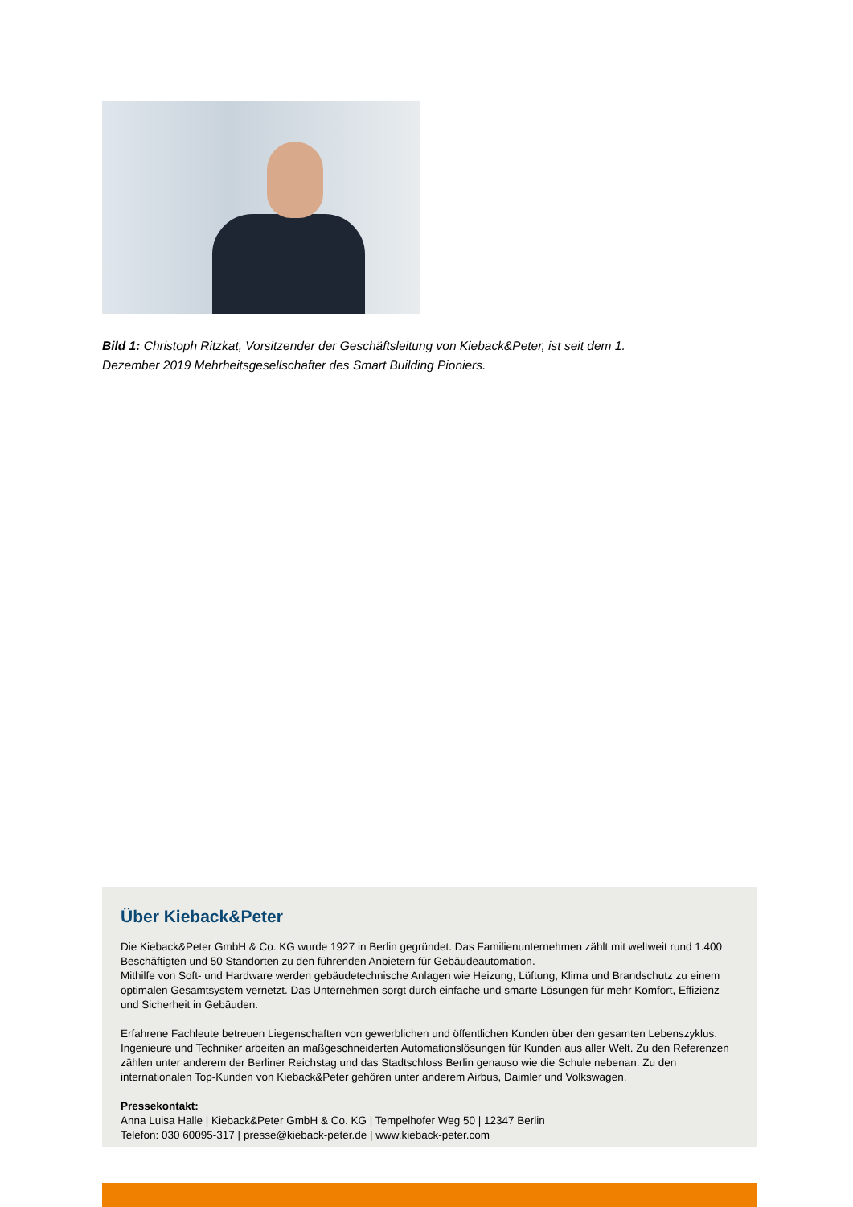Bild 1: Christoph Ritzkat, Vorsitzender der Geschäftsleitung von Kieback&Peter, ist seit dem 1. Dezember 2019 Mehrheitsgesellschafter des Smart Building Pioniers.
Über Kieback&Peter
Die Kieback&Peter GmbH & Co. KG wurde 1927 in Berlin gegründet. Das Familienunternehmen zählt mit weltweit rund 1.400 Beschäftigten und 50 Standorten zu den führenden Anbietern für Gebäudeautomation.
Mithilfe von Soft- und Hardware werden gebäudetechnische Anlagen wie Heizung, Lüftung, Klima und Brandschutz zu einem optimalen Gesamtsystem vernetzt. Das Unternehmen sorgt durch einfache und smarte Lösungen für mehr Komfort, Effizienz und Sicherheit in Gebäuden.
Erfahrene Fachleute betreuen Liegenschaften von gewerblichen und öffentlichen Kunden über den gesamten Lebenszyklus. Ingenieure und Techniker arbeiten an maßgeschneiderten Automationslösungen für Kunden aus aller Welt. Zu den Referenzen zählen unter anderem der Berliner Reichstag und das Stadtschloss Berlin genauso wie die Schule nebenan. Zu den internationalen Top-Kunden von Kieback&Peter gehören unter anderem Airbus, Daimler und Volkswagen.
Pressekontakt:
Anna Luisa Halle | Kieback&Peter GmbH & Co. KG | Tempelhofer Weg 50 | 12347 Berlin
Telefon: 030 60095-317 | presse@kieback-peter.de | www.kieback-peter.com